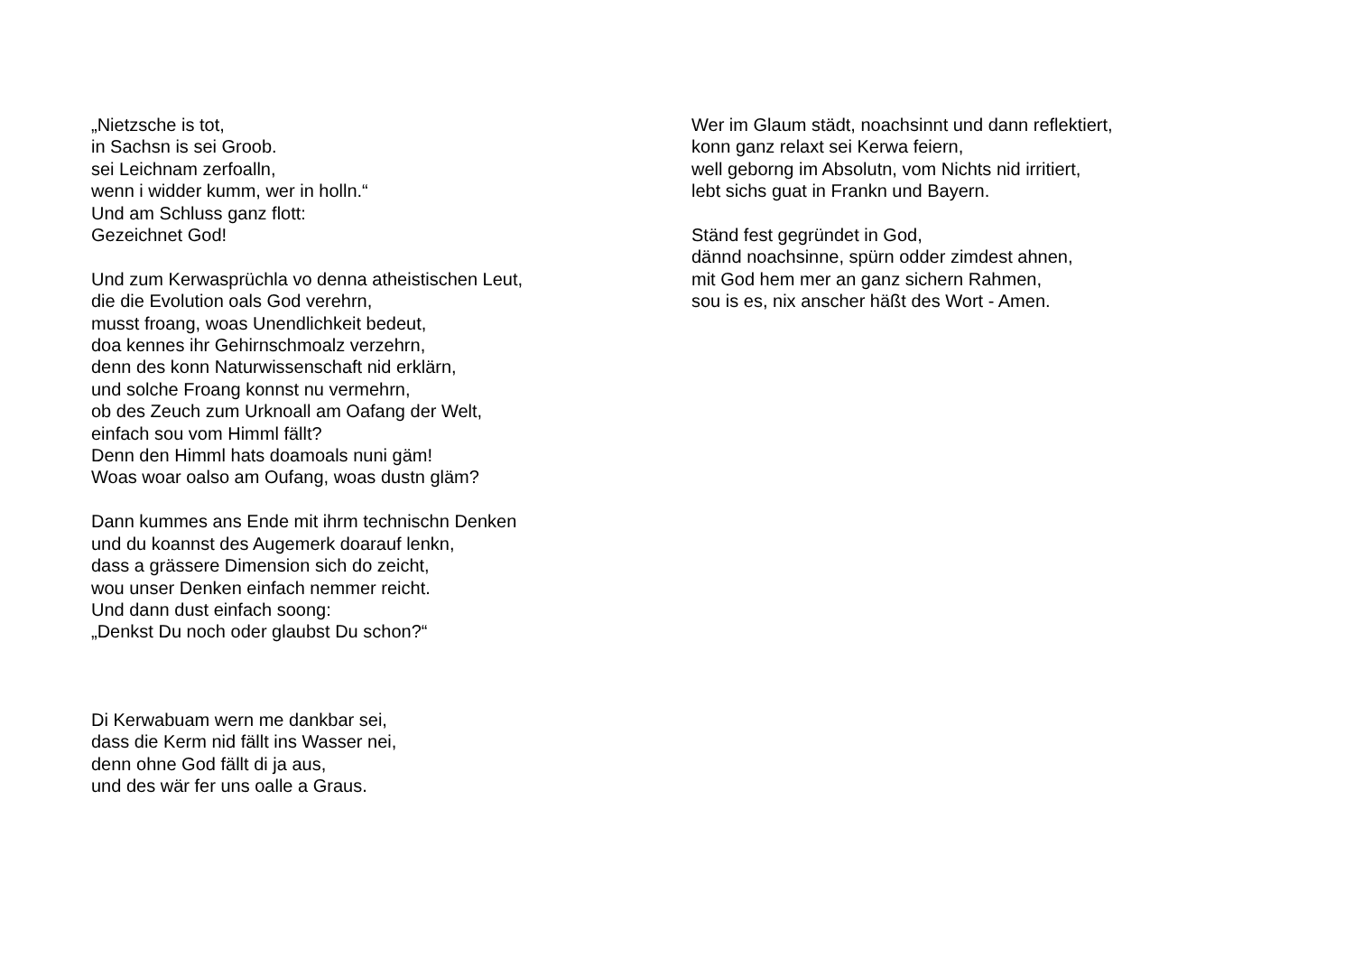„Nietzsche is tot,
in Sachsn is sei Groob.
sei Leichnam zerfoalln,
wenn i widder kumm, wer in holln.“
Und am Schluss ganz flott:
Gezeichnet God!
Und zum Kerwasprüchla vo denna atheistischen Leut,
die die Evolution oals God verehrn,
musst froang, woas Unendlichkeit bedeut,
doa kennes ihr Gehirnschmoalz verzehrn,
denn des konn Naturwissenschaft nid erklärn,
und solche Froang konnst nu vermehrn,
ob des Zeuch zum Urknoall am Oafang der Welt,
einfach sou vom Himml fällt?
Denn den Himml hats doamoals nuni gäm!
Woas woar oalso am Oufang, woas dustn gläm?
Dann kummes ans Ende mit ihrm technischn Denken
und du koannst des Augemerk doarauf lenkn,
dass a grässere Dimension sich do zeicht,
wou unser Denken einfach nemmer reicht.
Und dann dust einfach soong:
„Denkst Du noch oder glaubst Du schon?“
Di Kerwabuam wern me dankbar sei,
dass die Kerm nid fällt ins Wasser nei,
denn ohne God fällt di ja aus,
und des wär fer uns oalle a Graus.
Wer im Glaum städt, noachsinnt und dann reflektiert,
konn ganz relaxt sei Kerwa feiern,
well geborng im Absolutn, vom Nichts nid irritiert,
lebt sichs guat in Frankn und Bayern.
Ständ fest gegründet in God,
dännd noachsinne, spürn odder zimdest ahnen,
mit God hem mer an ganz sichern Rahmen,
sou is es, nix anscher häßt des Wort - Amen.